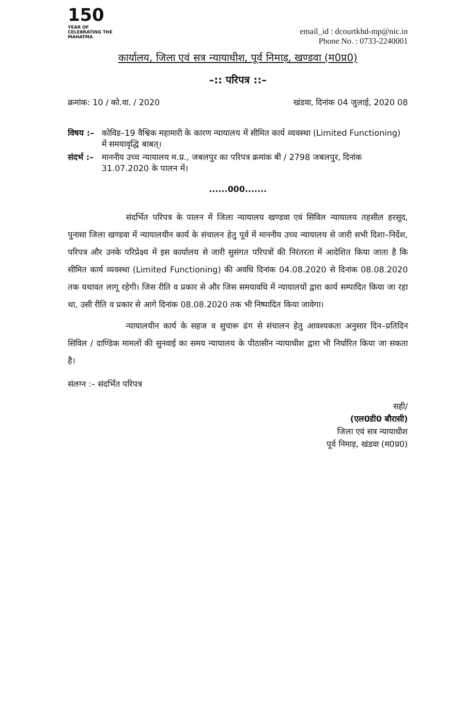150
YEAR OF CELEBRATING THE MAHATMA
email_id : dcourtkhd-mp@nic.in
Phone No. : 0733-2240001
कार्यालय, जिला एवं सत्र न्यायाधीश, पूर्व निमाड़, खण्डवा (म0प्र0)
–:: परिपत्र ::–
क्रमांक: 10 / को.वा. / 2020 खंडवा, दिनांक 04 जुलाई, 2020 08
विषय :– कोविड–19 वैश्विक महामारी के कारण न्यायालय में सीमित कार्य व्यवस्था (Limited Functioning) में समयावृद्धि बाबत्।
संदर्भ :– माननीय उच्च न्यायालय म.प्र., जबलपुर का परिपत्र क्रमांक बी / 2798 जबलपुर, दिनांक 31.07.2020 के पालन में।
......000.......
संदर्भित परिपत्र के पालन में जिला न्यायालय खण्डवा एवं सिविल न्यायालय तहसील हरसूद, पुनासा जिला खण्डवा में न्यायालयीन कार्य के संचालन हेतु पूर्व में माननीय उच्च न्यायालय से जारी सभी दिशा–निर्देश, परिपत्र और उनके परिप्रेक्ष्य में इस कार्यालय से जारी सुसंगत परिपत्रों की निरंतरता में आदेशित किया जाता है कि सीमित कार्य व्यवस्था (Limited Functioning) की अवधि दिनांक 04.08.2020 से दिनांक 08.08.2020 तक यथावत लागू रहेगी। जिस रीति व प्रकार से और जिस समयावधि में न्यायालयों द्वारा कार्य सम्पादित किया जा रहा था, उसी रीति व प्रकार से आगे दिनांक 08.08.2020 तक भी निष्पादित किया जावेगा।
न्यायालयीन कार्य के सहज व सुचारू ढंग से संचालन हेतु आवश्यकता अनुसार दिन–प्रतिदिन सिविल / दाण्डिक मामलों की सुनवाई का समय न्यायालय के पीठासीन न्यायाधीश द्वारा भी निर्धारित किया जा सकता है।
संलग्न :– संदर्भित परिपत्र
सही/
(एल0डी0 बौरासी)
जिला एवं सत्र न्यायाधीश
पूर्व निमाड़, खंडवा (म0प्र0)